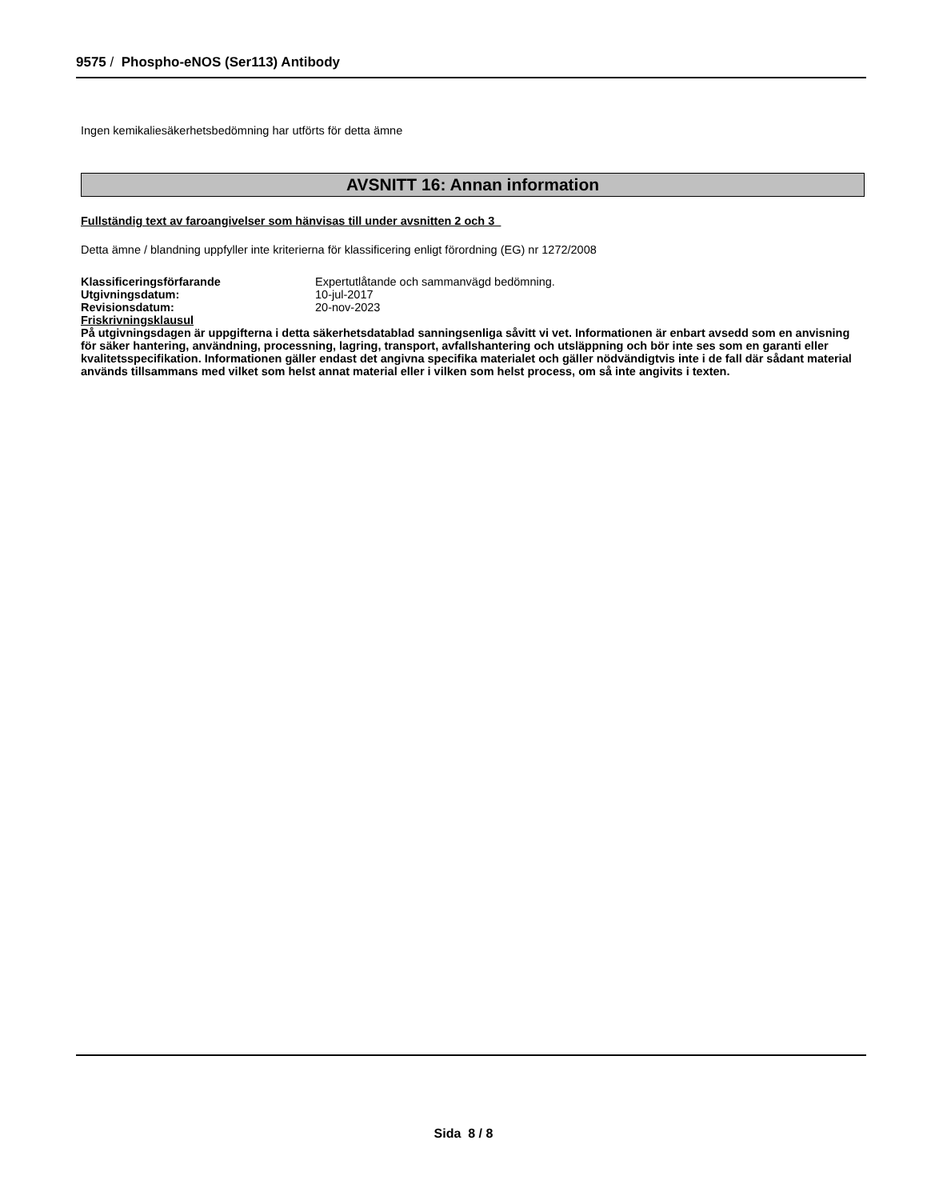9575 / Phospho-eNOS (Ser113) Antibody
Ingen kemikaliesäkerhetsbedömning har utförts för detta ämne
AVSNITT 16: Annan information
Fullständig text av faroangivelser som hänvisas till under avsnitten 2 och 3
Detta ämne / blandning uppfyller inte kriterierna för klassificering enligt förordning (EG) nr 1272/2008
| Klassificeringsförfarande | Expertutlåtande och sammanvägd bedömning. |
| Utgivningsdatum: | 10-jul-2017 |
| Revisionsdatum: | 20-nov-2023 |
Friskrivningsklausul
På utgivningsdagen är uppgifterna i detta säkerhetsdatablad sanningsenliga såvitt vi vet. Informationen är enbart avsedd som en anvisning för säker hantering, användning, processning, lagring, transport, avfallshantering och utsläppning och bör inte ses som en garanti eller kvalitetsspecifikation. Informationen gäller endast det angivna specifika materialet och gäller nödvändigtvis inte i de fall där sådant material används tillsammans med vilket som helst annat material eller i vilken som helst process, om så inte angivits i texten.
Sida 8 / 8